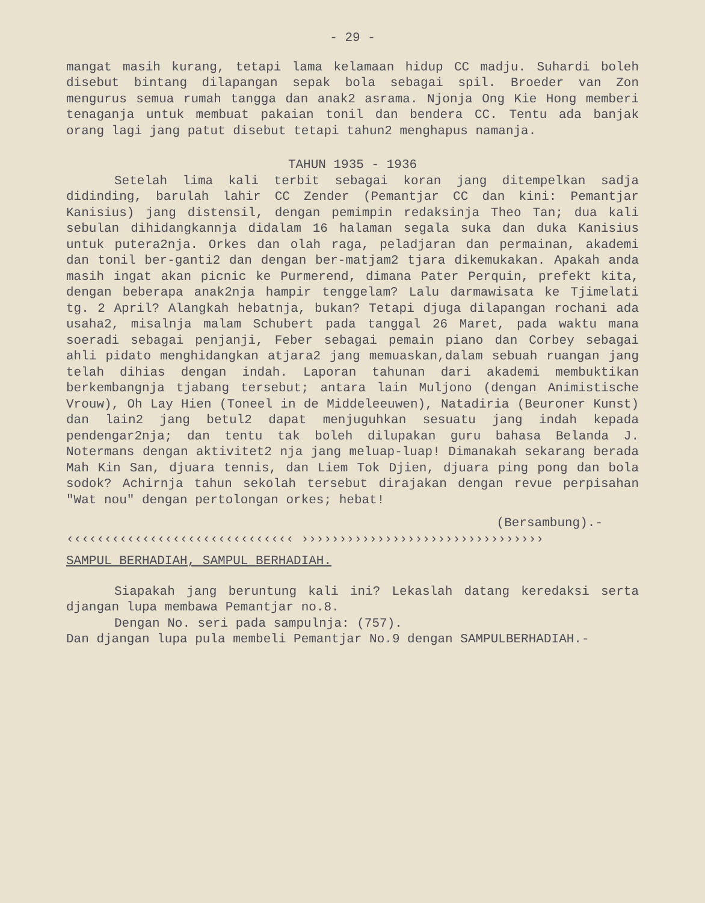- 29 -
mangat masih kurang, tetapi lama kelamaan hidup CC madju. Suhardi boleh disebut bintang dilapangan sepak bola sebagai spil. Broeder van Zon mengurus semua rumah tangga dan anak2 asrama. Njonja Ong Kie Hong memberi tenaganja untuk membuat pakaian tonil dan bendera CC. Tentu ada banjak orang lagi jang patut disebut tetapi tahun2 menghapus namanja.
TAHUN 1935 - 1936
Setelah lima kali terbit sebagai koran jang ditempelkan sadja didinding, barulah lahir CC Zender (Pemantjar CC dan kini: Pemantjar Kanisius) jang distensil, dengan pemimpin redaksinja Theo Tan; dua kali sebulan dihidangkannja didalam 16 halaman segala suka dan duka Kanisius untuk putera2nja. Orkes dan olah raga, peladjaran dan permainan, akademi dan tonil ber-ganti2 dan dengan ber-matjam2 tjara dikemukakan. Apakah anda masih ingat akan picnic ke Purmerend, dimana Pater Perquin, prefekt kita, dengan beberapa anak2nja hampir tenggelam? Lalu darmawisata ke Tjimelati tg. 2 April? Alangkah hebatnja, bukan? Tetapi djuga dilapangan rochani ada usaha2, misalnja malam Schubert pada tanggal 26 Maret, pada waktu mana soeradi sebagai penjanji, Feber sebagai pemain piano dan Corbey sebagai ahli pidato menghidangkan atjara2 jang memuaskan,dalam sebuah ruangan jang telah dihias dengan indah. Laporan tahunan dari akademi membuktikan berkembangnja tjabang tersebut; antara lain Muljono (dengan Animistische Vrouw), Oh Lay Hien (Toneel in de Middeleeuwen), Natadiria (Beuroner Kunst) dan lain2 jang betul2 dapat menjuguhkan sesuatu jang indah kepada pendengar2nja; dan tentu tak boleh dilupakan guru bahasa Belanda J. Notermans dengan aktivitet2 nja jang meluap-luap! Dimanakah sekarang berada Mah Kin San, djuara tennis, dan Liem Tok Djien, djuara ping pong dan bola sodok? Achirnja tahun sekolah tersebut dirajakan dengan revue perpisahan "Wat nou" dengan pertolongan orkes; hebat!
(Bersambung).-
‹‹‹‹‹‹‹‹‹‹‹‹‹‹‹‹‹‹‹‹‹‹‹‹‹‹‹‹‹‹ ››››››››››››››››››››››››››››››››
SAMPUL BERHADIAH, SAMPUL BERHADIAH.
Siapakah jang beruntung kali ini? Lekaslah datang keredaksi serta djangan lupa membawa Pemantjar no.8.
Dengan No. seri pada sampulnja: (757).
Dan djangan lupa pula membeli Pemantjar No.9 dengan SAMPULBERHADIAH.-